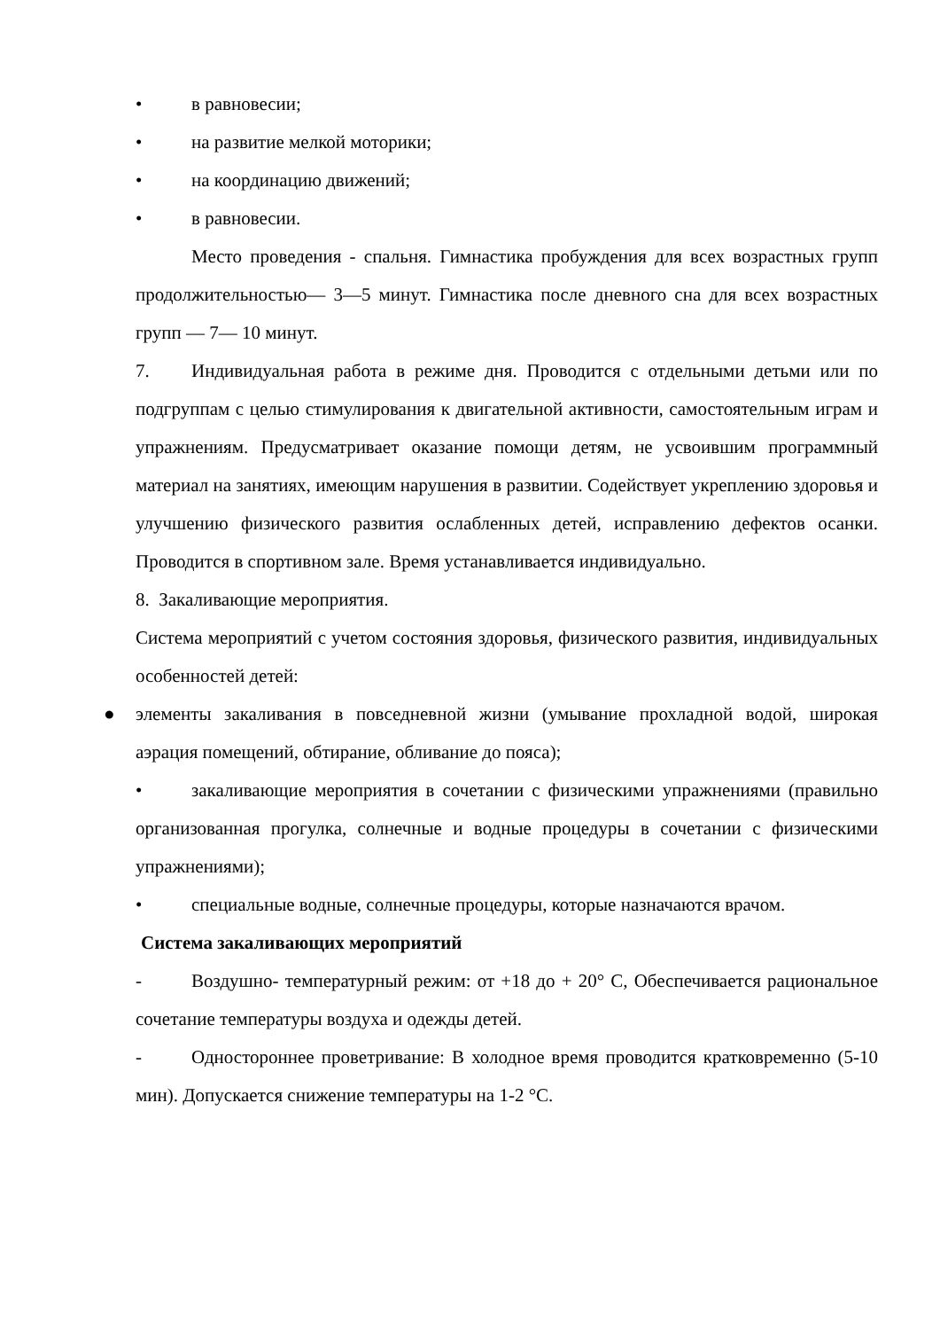• в равновесии;
• на развитие мелкой моторики;
• на координацию движений;
• в равновесии.
Место проведения - спальня. Гимнастика пробуждения для всех возрастных групп продолжительностью— 3—5 минут. Гимнастика после дневного сна для всех возрастных групп — 7— 10 минут.
7. Индивидуальная работа в режиме дня. Проводится с отдельными детьми или по подгруппам с целью стимулирования к двигательной активности, самостоятельным играм и упражнениям. Предусматривает оказание помощи детям, не усвоившим программный материал на занятиях, имеющим нарушения в развитии. Содействует укреплению здоровья и улучшению физического развития ослабленных детей, исправлению дефектов осанки. Проводится в спортивном зале. Время устанавливается индивидуально.
8. Закаливающие мероприятия.
Система мероприятий с учетом состояния здоровья, физического развития, индивидуальных особенностей детей:
● элементы закаливания в повседневной жизни (умывание прохладной водой, широкая аэрация помещений, обтирание, обливание до пояса);
• закаливающие мероприятия в сочетании с физическими упражнениями (правильно организованная прогулка, солнечные и водные процедуры в сочетании с физическими упражнениями);
• специальные водные, солнечные процедуры, которые назначаются врачом.
Система закаливающих мероприятий
- Воздушно- температурный режим: от +18 до + 20° С, Обеспечивается рациональное сочетание температуры воздуха и одежды детей.
- Одностороннее проветривание: В холодное время проводится кратковременно (5-10 мин). Допускается снижение температуры на 1-2 °С.